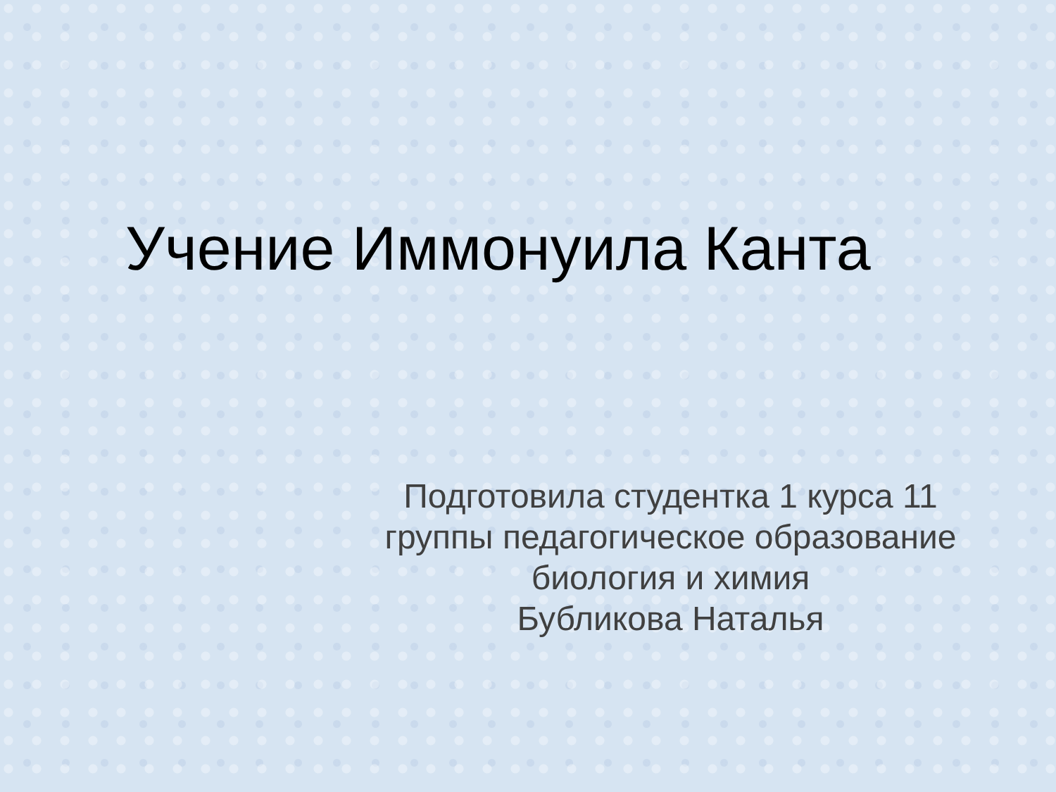Учение Иммонуила Канта
Подготовила студентка 1 курса 11 группы педагогическое образование
биология и химия
Бубликова Наталья